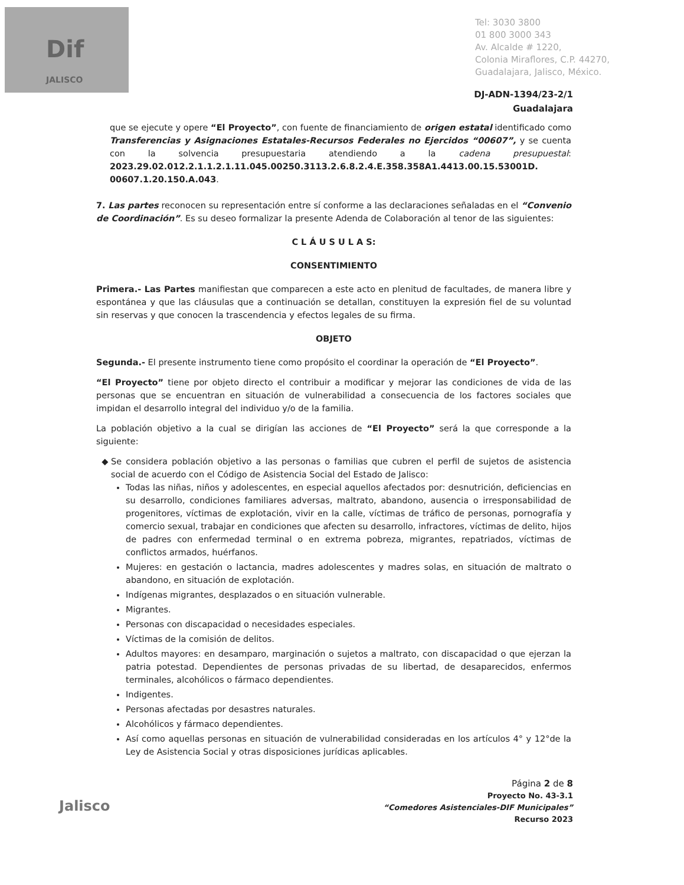Dif
JALISCO
Tel: 3030 3800
01 800 3000 343
Av. Alcalde # 1220,
Colonia Miraflores, C.P. 44270,
Guadalajara, Jalisco, México.
DJ-ADN-1394/23-2/1
Guadalajara
que se ejecute y opere “El Proyecto”, con fuente de financiamiento de origen estatal identificado como Transferencias y Asignaciones Estatales-Recursos Federales no Ejercidos “00607”, y se cuenta con la solvencia presupuestaria atendiendo a la cadena presupuestal: 2023.29.02.012.2.1.1.2.1.11.045.00250.3113.2.6.8.2.4.E.358.358A1.4413.00.15.53001D. 00607.1.20.150.A.043.
7. Las partes reconocen su representación entre sí conforme a las declaraciones señaladas en el “Convenio de Coordinación”. Es su deseo formalizar la presente Adenda de Colaboración al tenor de las siguientes:
C L Á U S U L A S:
CONSENTIMIENTO
Primera.- Las Partes manifiestan que comparecen a este acto en plenitud de facultades, de manera libre y espontánea y que las cláusulas que a continuación se detallan, constituyen la expresión fiel de su voluntad sin reservas y que conocen la trascendencia y efectos legales de su firma.
OBJETO
Segunda.- El presente instrumento tiene como propósito el coordinar la operación de “El Proyecto”.
“El Proyecto” tiene por objeto directo el contribuir a modificar y mejorar las condiciones de vida de las personas que se encuentran en situación de vulnerabilidad a consecuencia de los factores sociales que impidan el desarrollo integral del individuo y/o de la familia.
La población objetivo a la cual se dirigían las acciones de “El Proyecto” será la que corresponde a la siguiente:
Se considera población objetivo a las personas o familias que cubren el perfil de sujetos de asistencia social de acuerdo con el Código de Asistencia Social del Estado de Jalisco:
Todas las niñas, niños y adolescentes, en especial aquellos afectados por: desnutrición, deficiencias en su desarrollo, condiciones familiares adversas, maltrato, abandono, ausencia o irresponsabilidad de progenitores, víctimas de explotación, vivir en la calle, víctimas de tráfico de personas, pornografía y comercio sexual, trabajar en condiciones que afecten su desarrollo, infractores, víctimas de delito, hijos de padres con enfermedad terminal o en extrema pobreza, migrantes, repatriados, víctimas de conflictos armados, huérfanos.
Mujeres: en gestación o lactancia, madres adolescentes y madres solas, en situación de maltrato o abandono, en situación de explotación.
Indígenas migrantes, desplazados o en situación vulnerable.
Migrantes.
Personas con discapacidad o necesidades especiales.
Víctimas de la comisión de delitos.
Adultos mayores: en desamparo, marginación o sujetos a maltrato, con discapacidad o que ejerzan la patria potestad. Dependientes de personas privadas de su libertad, de desaparecidos, enfermos terminales, alcohólicos o fármaco dependientes.
Indigentes.
Personas afectadas por desastres naturales.
Alcohólicos y fármaco dependientes.
Así como aquellas personas en situación de vulnerabilidad consideradas en los artículos 4° y 12°de la Ley de Asistencia Social y otras disposiciones jurídicas aplicables.
Jalisco
Página 2 de 8
Proyecto No. 43-3.1
“Comedores Asistenciales-DIF Municipales”
Recurso 2023